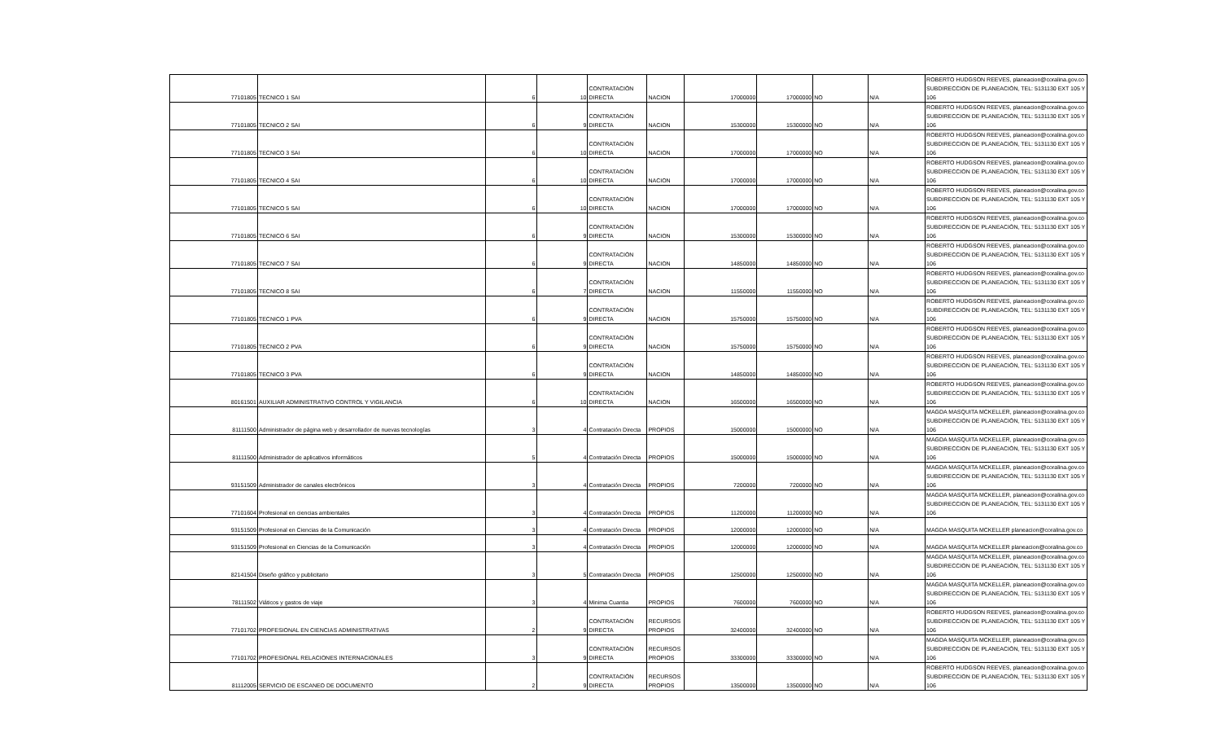| 77101805 | TECNICO 1 SAI | 6 | 10 | CONTRATACIÓN DIRECTA | NACION | 17000000 | 17000000 | NO | N/A | ROBERTO HUDGSON REEVES, planeacion@coralina.gov.co SUBDIRECCION DE PLANEACIÓN, TEL: 5131130 EXT 105 Y 106 |
| 77101805 | TECNICO 2 SAI | 6 | 9 | CONTRATACIÓN DIRECTA | NACION | 15300000 | 15300000 | NO | N/A | ROBERTO HUDGSON REEVES, planeacion@coralina.gov.co SUBDIRECCION DE PLANEACIÓN, TEL: 5131130 EXT 105 Y 106 |
| 77101805 | TECNICO 3 SAI | 6 | 10 | CONTRATACIÓN DIRECTA | NACION | 17000000 | 17000000 | NO | N/A | ROBERTO HUDGSON REEVES, planeacion@coralina.gov.co SUBDIRECCION DE PLANEACIÓN, TEL: 5131130 EXT 105 Y 106 |
| 77101805 | TECNICO 4 SAI | 6 | 10 | CONTRATACIÓN DIRECTA | NACION | 17000000 | 17000000 | NO | N/A | ROBERTO HUDGSON REEVES, planeacion@coralina.gov.co SUBDIRECCION DE PLANEACIÓN, TEL: 5131130 EXT 105 Y 106 |
| 77101805 | TECNICO 5 SAI | 6 | 10 | CONTRATACIÓN DIRECTA | NACION | 17000000 | 17000000 | NO | N/A | ROBERTO HUDGSON REEVES, planeacion@coralina.gov.co SUBDIRECCION DE PLANEACIÓN, TEL: 5131130 EXT 105 Y 106 |
| 77101805 | TECNICO 6 SAI | 6 | 9 | CONTRATACIÓN DIRECTA | NACION | 15300000 | 15300000 | NO | N/A | ROBERTO HUDGSON REEVES, planeacion@coralina.gov.co SUBDIRECCION DE PLANEACIÓN, TEL: 5131130 EXT 105 Y 106 |
| 77101805 | TECNICO 7 SAI | 6 | 9 | CONTRATACIÓN DIRECTA | NACION | 14850000 | 14850000 | NO | N/A | ROBERTO HUDGSON REEVES, planeacion@coralina.gov.co SUBDIRECCION DE PLANEACIÓN, TEL: 5131130 EXT 105 Y 106 |
| 77101805 | TECNICO 8 SAI | 6 | 7 | CONTRATACIÓN DIRECTA | NACION | 11550000 | 11550000 | NO | N/A | ROBERTO HUDGSON REEVES, planeacion@coralina.gov.co SUBDIRECCION DE PLANEACIÓN, TEL: 5131130 EXT 105 Y 106 |
| 77101805 | TECNICO 1 PVA | 6 | 9 | CONTRATACIÓN DIRECTA | NACION | 15750000 | 15750000 | NO | N/A | ROBERTO HUDGSON REEVES, planeacion@coralina.gov.co SUBDIRECCION DE PLANEACIÓN, TEL: 5131130 EXT 105 Y 106 |
| 77101805 | TECNICO 2 PVA | 6 | 9 | CONTRATACIÓN DIRECTA | NACION | 15750000 | 15750000 | NO | N/A | ROBERTO HUDGSON REEVES, planeacion@coralina.gov.co SUBDIRECCION DE PLANEACIÓN, TEL: 5131130 EXT 105 Y 106 |
| 77101805 | TECNICO 3 PVA | 6 | 9 | CONTRATACIÓN DIRECTA | NACION | 14850000 | 14850000 | NO | N/A | ROBERTO HUDGSON REEVES, planeacion@coralina.gov.co SUBDIRECCION DE PLANEACIÓN, TEL: 5131130 EXT 105 Y 106 |
| 80161501 | AUXILIAR ADMINISTRATIVO CONTROL Y VIGILANCIA | 6 | 10 | CONTRATACIÓN DIRECTA | NACION | 16500000 | 16500000 | NO | N/A | ROBERTO HUDGSON REEVES, planeacion@coralina.gov.co SUBDIRECCION DE PLANEACIÓN, TEL: 5131130 EXT 105 Y 106 |
| 81111500 | Administrador de página web y desarrollador de nuevas tecnologías | 3 | 4 | Contratación Directa | PROPIOS | 15000000 | 15000000 | NO | N/A | MAGDA MASQUITA MCKELLER, planeacion@coralina.gov.co SUBDIRECCION DE PLANEACIÓN, TEL: 5131130 EXT 105 Y 106 |
| 81111500 | Administrador de aplicativos informáticos | 5 | 4 | Contratación Directa | PROPIOS | 15000000 | 15000000 | NO | N/A | MAGDA MASQUITA MCKELLER, planeacion@coralina.gov.co SUBDIRECCION DE PLANEACIÓN, TEL: 5131130 EXT 105 Y 106 |
| 93151509 | Administrador de canales electrónicos | 3 | 4 | Contratación Directa | PROPIOS | 7200000 | 7200000 | NO | N/A | MAGDA MASQUITA MCKELLER, planeacion@coralina.gov.co SUBDIRECCION DE PLANEACIÓN, TEL: 5131130 EXT 105 Y 106 |
| 77101604 | Profesional en ciencias ambientales | 3 | 4 | Contratación Directa | PROPIOS | 11200000 | 11200000 | NO | N/A | MAGDA MASQUITA MCKELLER, planeacion@coralina.gov.co SUBDIRECCION DE PLANEACIÓN, TEL: 5131130 EXT 105 Y 106 |
| 93151509 | Profesional en Ciencias de la Comunicación | 3 | 4 | Contratación Directa | PROPIOS | 12000000 | 12000000 | NO | N/A | MAGDA MASQUITA MCKELLER planeacion@coralina.gov.co |
| 93151509 | Profesional en Ciencias de la Comunicación | 3 | 4 | Contratación Directa | PROPIOS | 12000000 | 12000000 | NO | N/A | MAGDA MASQUITA MCKELLER planeacion@coralina.gov.co |
| 82141504 | Diseño gráfico y publicitario | 3 | 5 | Contratación Directa | PROPIOS | 12500000 | 12500000 | NO | N/A | MAGDA MASQUITA MCKELLER, planeacion@coralina.gov.co SUBDIRECCION DE PLANEACIÓN, TEL: 5131130 EXT 105 Y 106 |
| 78111502 | Viáticos y gastos de viaje | 3 | 4 | Minima Cuantia | PROPIOS | 7600000 | 7600000 | NO | N/A | MAGDA MASQUITA MCKELLER, planeacion@coralina.gov.co SUBDIRECCION DE PLANEACIÓN, TEL: 5131130 EXT 105 Y 106 |
| 77101702 | PROFESIONAL EN CIENCIAS ADMINISTRATIVAS | 2 | 9 | CONTRATACIÓN DIRECTA | RECURSOS PROPIOS | 32400000 | 32400000 | NO | N/A | ROBERTO HUDGSON REEVES, planeacion@coralina.gov.co SUBDIRECCION DE PLANEACIÓN, TEL: 5131130 EXT 105 Y 106 |
| 77101702 | PROFESIONAL RELACIONES INTERNACIONALES | 3 | 9 | CONTRATACIÓN DIRECTA | RECURSOS PROPIOS | 33300000 | 33300000 | NO | N/A | MAGDA MASQUITA MCKELLER, planeacion@coralina.gov.co SUBDIRECCION DE PLANEACIÓN, TEL: 5131130 EXT 105 Y 106 |
| 81112005 | SERVICIO DE ESCANEO DE DOCUMENTO | 2 | 9 | CONTRATACIÓN DIRECTA | RECURSOS PROPIOS | 13500000 | 13500000 | NO | N/A | ROBERTO HUDGSON REEVES, planeacion@coralina.gov.co SUBDIRECCION DE PLANEACIÓN, TEL: 5131130 EXT 105 Y 106 |